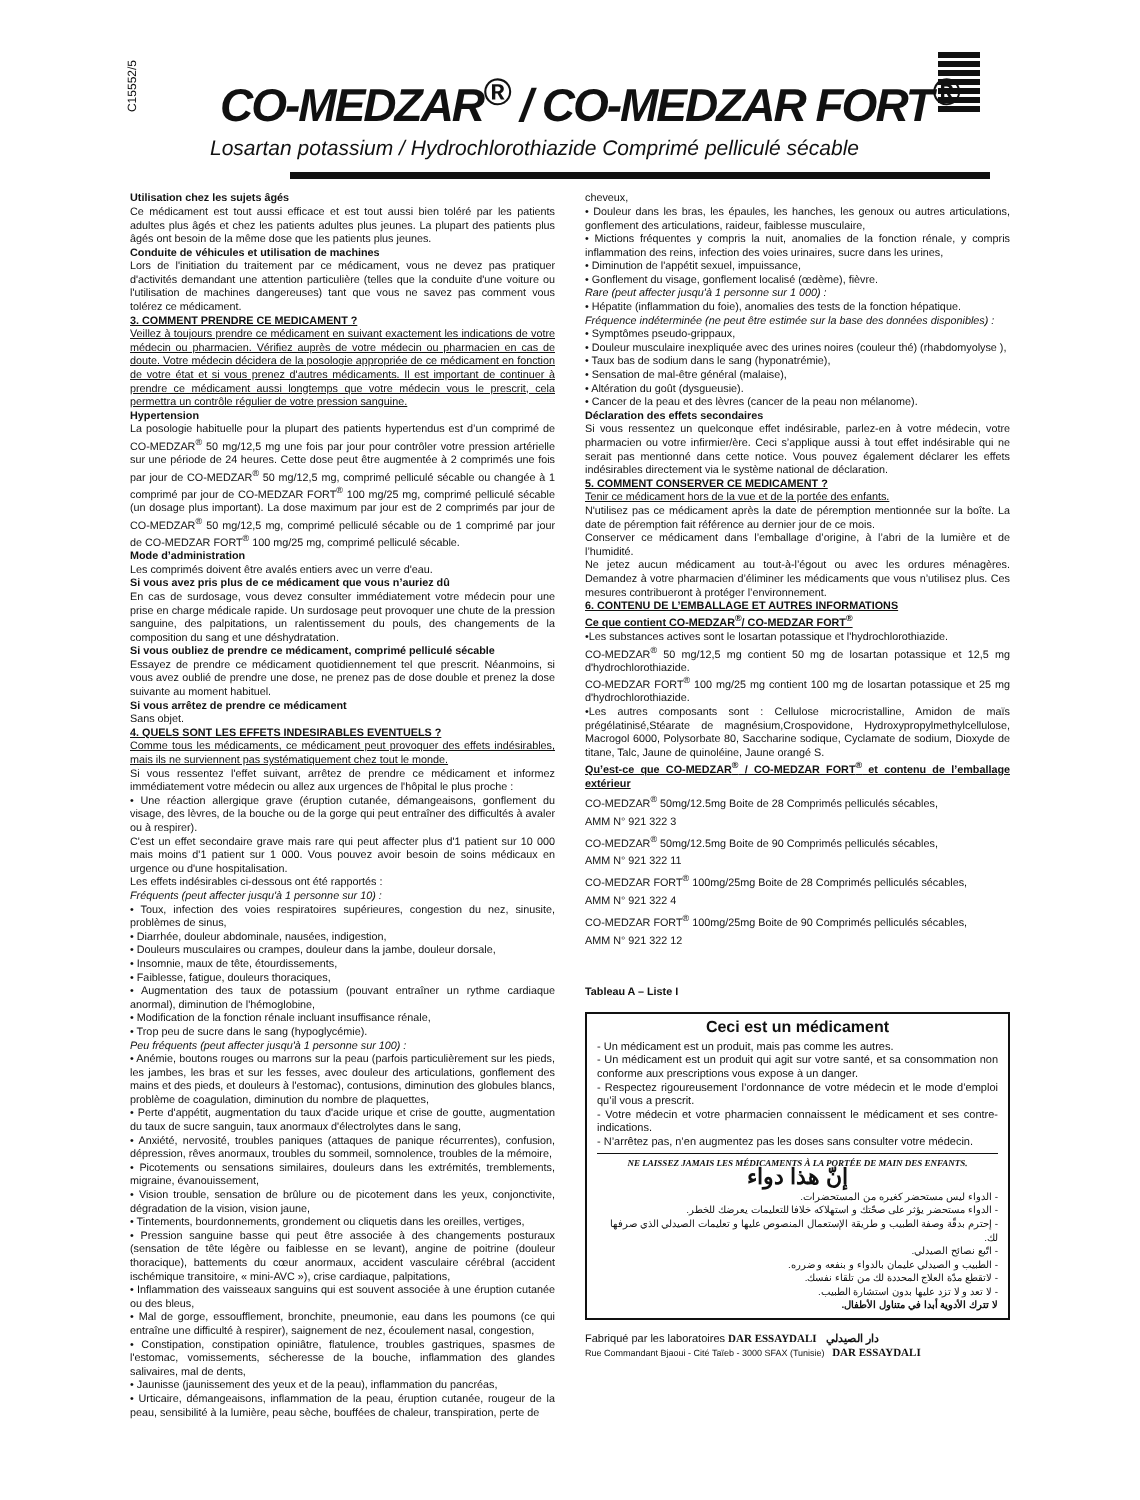C15552/5
CO-MEDZAR<sup>®</sup> / CO-MEDZAR FORT<sup>®</sup>
Losartan potassium / Hydrochlorothiazide Comprimé pelliculé sécable
Utilisation chez les sujets âgés
Ce médicament est tout aussi efficace et est tout aussi bien toléré par les patients adultes plus âgés et chez les patients adultes plus jeunes. La plupart des patients plus âgés ont besoin de la même dose que les patients plus jeunes.
Conduite de véhicules et utilisation de machines
Lors de l'initiation du traitement par ce médicament, vous ne devez pas pratiquer d'activités demandant une attention particulière (telles que la conduite d'une voiture ou l'utilisation de machines dangereuses) tant que vous ne savez pas comment vous tolérez ce médicament.
3. COMMENT PRENDRE CE MEDICAMENT ?
Veillez à toujours prendre ce médicament en suivant exactement les indications de votre médecin ou pharmacien. Vérifiez auprès de votre médecin ou pharmacien en cas de doute. Votre médecin décidera de la posologie appropriée de ce médicament en fonction de votre état et si vous prenez d'autres médicaments. Il est important de continuer à prendre ce médicament aussi longtemps que votre médecin vous le prescrit, cela permettra un contrôle régulier de votre pression sanguine.
Hypertension
La posologie habituelle pour la plupart des patients hypertendus est d’un comprimé de CO-MEDZAR<sup>®</sup> 50 mg/12,5 mg une fois par jour pour contrôler votre pression artérielle sur une période de 24 heures. Cette dose peut être augmentée à 2 comprimés une fois par jour de CO-MEDZAR<sup>®</sup> 50 mg/12,5 mg, comprimé pelliculé sécable ou changée à 1 comprimé par jour de CO-MEDZAR FORT<sup>®</sup> 100 mg/25 mg, comprimé pelliculé sécable (un dosage plus important). La dose maximum par jour est de 2 comprimés par jour de CO-MEDZAR<sup>®</sup> 50 mg/12,5 mg, comprimé pelliculé sécable ou de 1 comprimé par jour de CO-MEDZAR FORT<sup>®</sup> 100 mg/25 mg, comprimé pelliculé sécable.
Mode d’administration
Les comprimés doivent être avalés entiers avec un verre d'eau.
Si vous avez pris plus de ce médicament que vous n’auriez dû
En cas de surdosage, vous devez consulter immédiatement votre médecin pour une prise en charge médicale rapide. Un surdosage peut provoquer une chute de la pression sanguine, des palpitations, un ralentissement du pouls, des changements de la composition du sang et une déshydratation.
Si vous oubliez de prendre ce médicament, comprimé pelliculé sécable
Essayez de prendre ce médicament quotidiennement tel que prescrit. Néanmoins, si vous avez oublié de prendre une dose, ne prenez pas de dose double et prenez la dose suivante au moment habituel.
Si vous arrêtez de prendre ce médicament
Sans objet.
4. QUELS SONT LES EFFETS INDESIRABLES EVENTUELS ?
Comme tous les médicaments, ce médicament peut provoquer des effets indésirables, mais ils ne surviennent pas systématiquement chez tout le monde.
Si vous ressentez l'effet suivant, arrêtez de prendre ce médicament et informez immédiatement votre médecin ou allez aux urgences de l'hôpital le plus proche :
• Une réaction allergique grave (éruption cutanée, démangeaisons, gonflement du visage, des lèvres, de la bouche ou de la gorge qui peut entraîner des difficultés à avaler ou à respirer).
C'est un effet secondaire grave mais rare qui peut affecter plus d'1 patient sur 10 000 mais moins d'1 patient sur 1 000. Vous pouvez avoir besoin de soins médicaux en urgence ou d'une hospitalisation.
Les effets indésirables ci-dessous ont été rapportés :
Fréquents (peut affecter jusqu'à 1 personne sur 10) :
• Toux, infection des voies respiratoires supérieures, congestion du nez, sinusite, problèmes de sinus,
• Diarrhée, douleur abdominale, nausées, indigestion,
• Douleurs musculaires ou crampes, douleur dans la jambe, douleur dorsale,
• Insomnie, maux de tête, étourdissements,
• Faiblesse, fatigue, douleurs thoraciques,
• Augmentation des taux de potassium (pouvant entraîner un rythme cardiaque anormal), diminution de l'hémoglobine,
• Modification de la fonction rénale incluant insuffisance rénale,
• Trop peu de sucre dans le sang (hypoglycémie).
Peu fréquents (peut affecter jusqu'à 1 personne sur 100) :
• Anémie, boutons rouges ou marrons sur la peau (parfois particulièrement sur les pieds, les jambes, les bras et sur les fesses, avec douleur des articulations, gonflement des mains et des pieds, et douleurs à l'estomac), contusions, diminution des globules blancs, problème de coagulation, diminution du nombre de plaquettes,
• Perte d'appétit, augmentation du taux d'acide urique et crise de goutte, augmentation du taux de sucre sanguin, taux anormaux d'électrolytes dans le sang,
• Anxiété, nervosité, troubles paniques (attaques de panique récurrentes), confusion, dépression, rêves anormaux, troubles du sommeil, somnolence, troubles de la mémoire,
• Picotements ou sensations similaires, douleurs dans les extrémités, tremblements, migraine, évanouissement,
• Vision trouble, sensation de brûlure ou de picotement dans les yeux, conjonctivite, dégradation de la vision, vision jaune,
• Tintements, bourdonnements, grondement ou cliquetis dans les oreilles, vertiges,
• Pression sanguine basse qui peut être associée à des changements posturaux (sensation de tête légère ou faiblesse en se levant), angine de poitrine (douleur thoracique), battements du cœur anormaux, accident vasculaire cérébral (accident ischémique transitoire, « mini-AVC »), crise cardiaque, palpitations,
• Inflammation des vaisseaux sanguins qui est souvent associée à une éruption cutanée ou des bleus,
• Mal de gorge, essoufflement, bronchite, pneumonie, eau dans les poumons (ce qui entraîne une difficulté à respirer), saignement de nez, écoulement nasal, congestion,
• Constipation, constipation opiniâtre, flatulence, troubles gastriques, spasmes de l'estomac, vomissements, sécheresse de la bouche, inflammation des glandes salivaires, mal de dents,
• Jaunisse (jaunissement des yeux et de la peau), inflammation du pancréas,
• Urticaire, démangeaisons, inflammation de la peau, éruption cutanée, rougeur de la peau, sensibilité à la lumière, peau sèche, bouffées de chaleur, transpiration, perte de
cheveux,
• Douleur dans les bras, les épaules, les hanches, les genoux ou autres articulations, gonflement des articulations, raideur, faiblesse musculaire,
• Mictions fréquentes y compris la nuit, anomalies de la fonction rénale, y compris inflammation des reins, infection des voies urinaires, sucre dans les urines,
• Diminution de l'appétit sexuel, impuissance,
• Gonflement du visage, gonflement localisé (œdème), fièvre.
Rare (peut affecter jusqu'à 1 personne sur 1 000) :
• Hépatite (inflammation du foie), anomalies des tests de la fonction hépatique.
Fréquence indéterminée (ne peut être estimée sur la base des données disponibles) :
• Symptômes pseudo-grippaux,
• Douleur musculaire inexpliquée avec des urines noires (couleur thé) (rhabdomyolyse ),
• Taux bas de sodium dans le sang (hyponatrémie),
• Sensation de mal-être général (malaise),
• Altération du goût (dysgueusie).
• Cancer de la peau et des lèvres (cancer de la peau non mélanome).
Déclaration des effets secondaires
Si vous ressentez un quelconque effet indésirable, parlez-en à votre médecin, votre pharmacien ou votre infirmier/ère. Ceci s’applique aussi à tout effet indésirable qui ne serait pas mentionné dans cette notice. Vous pouvez également déclarer les effets indésirables directement via le système national de déclaration.
5. COMMENT CONSERVER CE MEDICAMENT ?
Tenir ce médicament hors de la vue et de la portée des enfants.
N'utilisez pas ce médicament après la date de péremption mentionnée sur la boîte. La date de péremption fait référence au dernier jour de ce mois.
Conserver ce médicament dans l’emballage d’origine, à l’abri de la lumière et de l’humidité.
Ne jetez aucun médicament au tout-à-l’égout ou avec les ordures ménagères. Demandez à votre pharmacien d’éliminer les médicaments que vous n’utilisez plus. Ces mesures contribueront à protéger l’environnement.
6. CONTENU DE L’EMBALLAGE ET AUTRES INFORMATIONS
Ce que contient CO-MEDZAR<sup>®</sup>/ CO-MEDZAR FORT<sup>®</sup>
•Les substances actives sont le losartan potassique et l'hydrochlorothiazide.
CO-MEDZAR<sup>®</sup> 50 mg/12,5 mg contient 50 mg de losartan potassique et 12,5 mg d'hydrochlorothiazide.
CO-MEDZAR FORT<sup>®</sup> 100 mg/25 mg contient 100 mg de losartan potassique et 25 mg d'hydrochlorothiazide.
•Les autres composants sont : Cellulose microcristalline, Amidon de maïs prégélatinisé,Stéarate de magnésium,Crospovidone, Hydroxypropylmethylcellulose, Macrogol 6000, Polysorbate 80, Saccharine sodique, Cyclamate de sodium, Dioxyde de titane, Talc, Jaune de quinoléine, Jaune orangé S.
Qu’est-ce que CO-MEDZAR<sup>®</sup> / CO-MEDZAR FORT<sup>®</sup> et contenu de l’emballage extérieur
CO-MEDZAR<sup>®</sup> 50mg/12.5mg Boite de 28 Comprimés pelliculés sécables,
AMM N° 921 322 3
CO-MEDZAR<sup>®</sup> 50mg/12.5mg Boite de 90 Comprimés pelliculés sécables,
AMM N° 921 322 11
CO-MEDZAR FORT<sup>®</sup> 100mg/25mg Boite de 28 Comprimés pelliculés sécables,
AMM N° 921 322 4
CO-MEDZAR FORT<sup>®</sup> 100mg/25mg Boite de 90 Comprimés pelliculés sécables,
AMM N° 921 322 12
Tableau A – Liste I
Ceci est un médicament
- Un médicament est un produit, mais pas comme les autres.
- Un médicament est un produit qui agit sur votre santé, et sa consommation non conforme aux prescriptions vous expose à un danger.
- Respectez rigoureusement l’ordonnance de votre médecin et le mode d’emploi qu’il vous a prescrit.
- Votre médecin et votre pharmacien connaissent le médicament et ses contre-indications.
- N’arrêtez pas, n’en augmentez pas les doses sans consulter votre médecin.
NE LAISSEZ JAMAIS LES MÉDICAMENTS À LA PORTÉE DE MAIN DES ENFANTS.
إنّ هذا دواء
- الدواء ليس مستحضر كغيره من المستحضرات.
- الدواء مستحضر يؤثر على صحّتك و استهلاكه خلافا للتعليمات يعرضك للخطر.
- إحترم بدقّة وصفة الطبيب و طريقة الإستعمال المنصوص عليها و تعليمات الصيدلي الذي صرفها لك.
- اتّبع نصائح الصيدلي.
- الطبيب و الصيدلي عليمان بالدواء و بنفعه و ضرره.
- لاتقطع مدّة العلاج المحددة لك من تلقاء نفسك.
- لا تعد و لا تزد عليها بدون استشارة الطبيب.
لا تترك الأدوية أبدا في متناول الأطفال.
Fabriqué par les laboratoires DAR ESSAYDALI دار الصيدلي
Rue Commandant Bjaoui - Cité Taïeb - 3000 SFAX (Tunisie) DAR ESSAYDALI